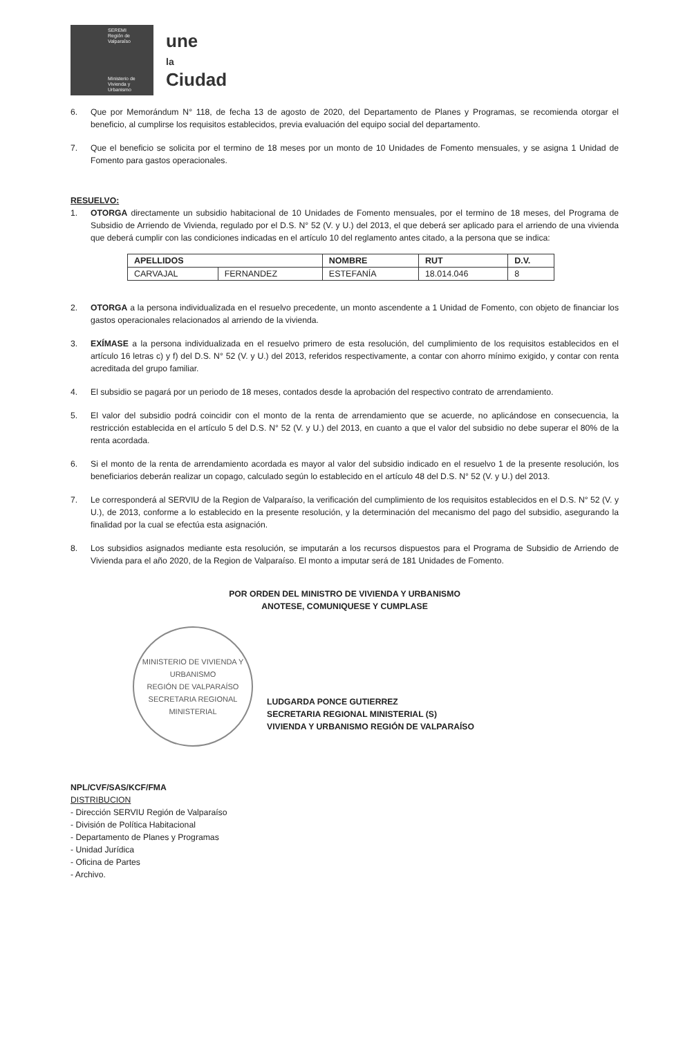SEREMI
Región de Valparaíso
Ministerio de Vivienda y Urbanismo
une
la
Ciudad
6. Que por Memorándum N° 118, de fecha 13 de agosto de 2020, del Departamento de Planes y Programas, se recomienda otorgar el beneficio, al cumplirse los requisitos establecidos, previa evaluación del equipo social del departamento.
7. Que el beneficio se solicita por el termino de 18 meses por un monto de 10 Unidades de Fomento mensuales, y se asigna 1 Unidad de Fomento para gastos operacionales.
RESUELVO:
1. OTORGA directamente un subsidio habitacional de 10 Unidades de Fomento mensuales, por el termino de 18 meses, del Programa de Subsidio de Arriendo de Vivienda, regulado por el D.S. N° 52 (V. y U.) del 2013, el que deberá ser aplicado para el arriendo de una vivienda que deberá cumplir con las condiciones indicadas en el artículo 10 del reglamento antes citado, a la persona que se indica:
| APELLIDOS | | NOMBRE | RUT | D.V. |
| --- | --- | --- | --- | --- |
| CARVAJAL | FERNANDEZ | ESTEFANÍA | 18.014.046 | 8 |
2. OTORGA a la persona individualizada en el resuelvo precedente, un monto ascendente a 1 Unidad de Fomento, con objeto de financiar los gastos operacionales relacionados al arriendo de la vivienda.
3. EXÍMASE a la persona individualizada en el resuelvo primero de esta resolución, del cumplimiento de los requisitos establecidos en el artículo 16 letras c) y f) del D.S. N° 52 (V. y U.) del 2013, referidos respectivamente, a contar con ahorro mínimo exigido, y contar con renta acreditada del grupo familiar.
4. El subsidio se pagará por un periodo de 18 meses, contados desde la aprobación del respectivo contrato de arrendamiento.
5. El valor del subsidio podrá coincidir con el monto de la renta de arrendamiento que se acuerde, no aplicándose en consecuencia, la restricción establecida en el artículo 5 del D.S. N° 52 (V. y U.) del 2013, en cuanto a que el valor del subsidio no debe superar el 80% de la renta acordada.
6. Si el monto de la renta de arrendamiento acordada es mayor al valor del subsidio indicado en el resuelvo 1 de la presente resolución, los beneficiarios deberán realizar un copago, calculado según lo establecido en el artículo 48 del D.S. N° 52 (V. y U.) del 2013.
7. Le corresponderá al SERVIU de la Region de Valparaíso, la verificación del cumplimiento de los requisitos establecidos en el D.S. N° 52 (V. y U.), de 2013, conforme a lo establecido en la presente resolución, y la determinación del mecanismo del pago del subsidio, asegurando la finalidad por la cual se efectúa esta asignación.
8. Los subsidios asignados mediante esta resolución, se imputarán a los recursos dispuestos para el Programa de Subsidio de Arriendo de Vivienda para el año 2020, de la Region de Valparaíso. El monto a imputar será de 181 Unidades de Fomento.
POR ORDEN DEL MINISTRO DE VIVIENDA Y URBANISMO
ANOTESE, COMUNIQUESE Y CUMPLASE
MINISTERIO DE VIVIENDA Y URBANISMO
REGIÓN DE VALPARAÍSO
SECRETARIA REGIONAL MINISTERIAL
LUDGARDA PONCE GUTIERREZ
SECRETARIA REGIONAL MINISTERIAL (S)
VIVIENDA Y URBANISMO REGIÓN DE VALPARAÍSO
NPL/CVF/SAS/KCF/FMA
DISTRIBUCION
- Dirección SERVIU Región de Valparaíso
- División de Política Habitacional
- Departamento de Planes y Programas
- Unidad Jurídica
- Oficina de Partes
- Archivo.